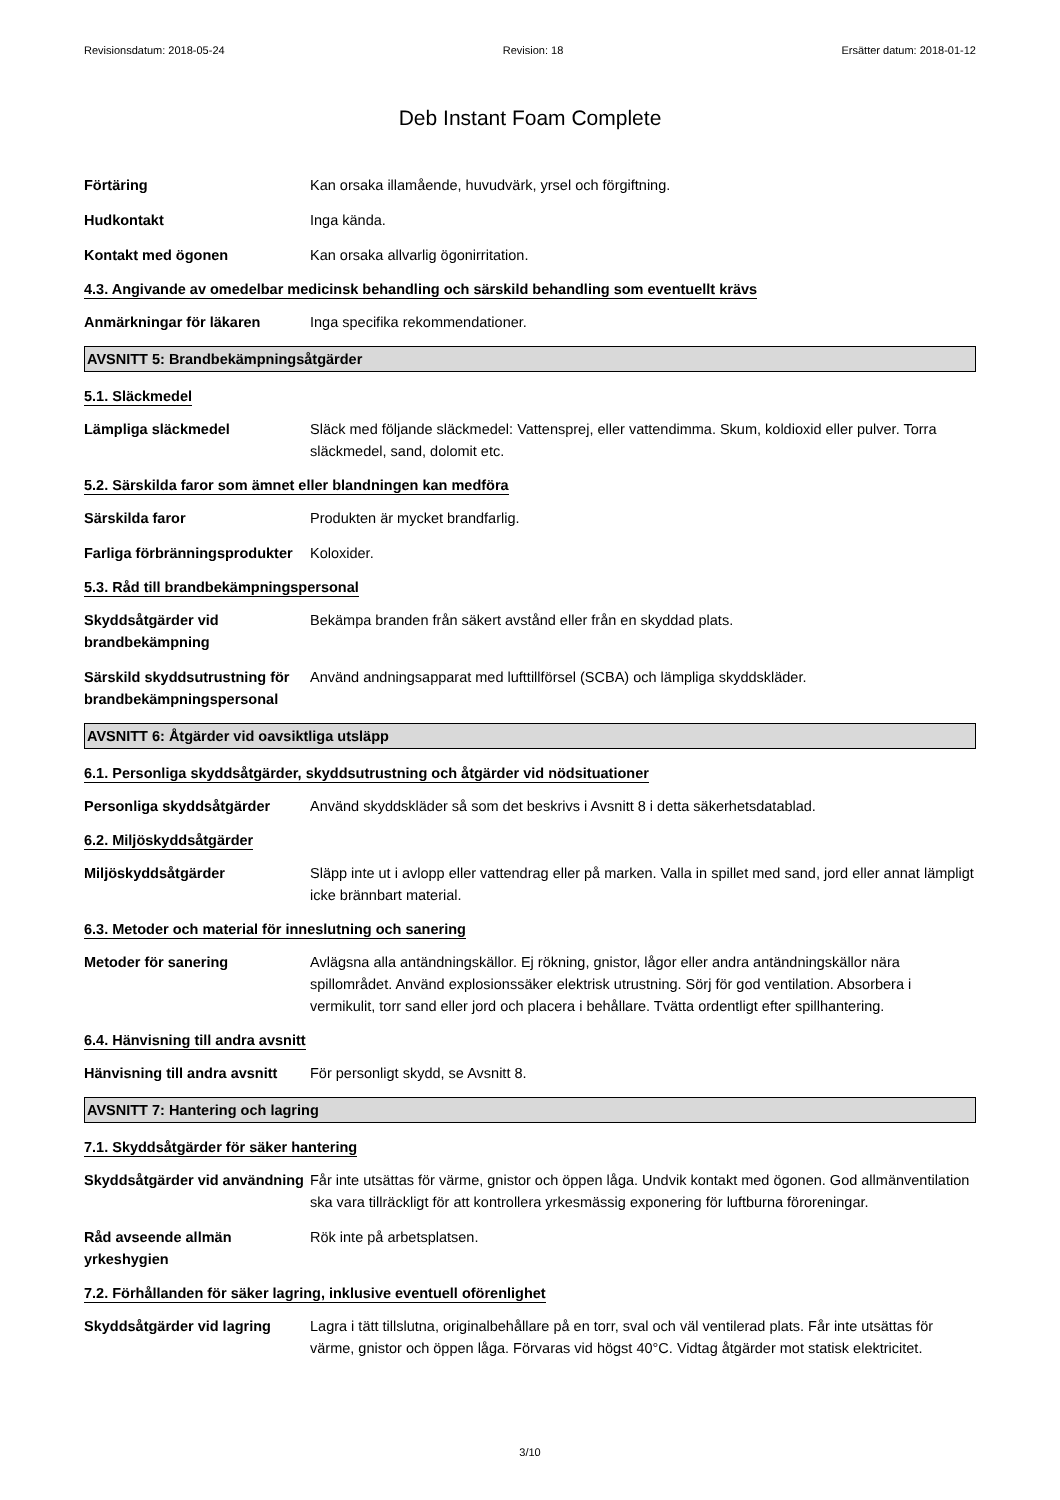Revisionsdatum: 2018-05-24 Revision: 18 Ersätter datum: 2018-01-12
Deb Instant Foam Complete
Förtäring Kan orsaka illamående, huvudvärk, yrsel och förgiftning.
Hudkontakt Inga kända.
Kontakt med ögonen Kan orsaka allvarlig ögonirritation.
4.3. Angivande av omedelbar medicinsk behandling och särskild behandling som eventuellt krävs
Anmärkningar för läkaren Inga specifika rekommendationer.
AVSNITT 5: Brandbekämpningsåtgärder
5.1. Släckmedel
Lämpliga släckmedel Släck med följande släckmedel: Vattensprej, eller vattendimma. Skum, koldioxid eller pulver. Torra släckmedel, sand, dolomit etc.
5.2. Särskilda faror som ämnet eller blandningen kan medföra
Särskilda faror Produkten är mycket brandfarlig.
Farliga förbränningsprodukter
Koloxider.
5.3. Råd till brandbekämpningspersonal
Skyddsåtgärder vid brandbekämpning
Bekämpa branden från säkert avstånd eller från en skyddad plats.
Särskild skyddsutrustning för brandbekämpningspersonal
Använd andningsapparat med lufttillförsel (SCBA) och lämpliga skyddskläder.
AVSNITT 6: Åtgärder vid oavsiktliga utsläpp
6.1. Personliga skyddsåtgärder, skyddsutrustning och åtgärder vid nödsituationer
Personliga skyddsåtgärder Använd skyddskläder så som det beskrivs i Avsnitt 8 i detta säkerhetsdatablad.
6.2. Miljöskyddsåtgärder
Miljöskyddsåtgärder Släpp inte ut i avlopp eller vattendrag eller på marken. Valla in spillet med sand, jord eller annat lämpligt icke brännbart material.
6.3. Metoder och material för inneslutning och sanering
Metoder för sanering Avlägsna alla antändningskällor. Ej rökning, gnistor, lågor eller andra antändningskällor nära spillområdet. Använd explosionssäker elektrisk utrustning. Sörj för god ventilation. Absorbera i vermikulit, torr sand eller jord och placera i behållare. Tvätta ordentligt efter spillhantering.
6.4. Hänvisning till andra avsnitt
Hänvisning till andra avsnitt
För personligt skydd, se Avsnitt 8.
AVSNITT 7: Hantering och lagring
7.1. Skyddsåtgärder för säker hantering
Skyddsåtgärder vid användning
Får inte utsättas för värme, gnistor och öppen låga. Undvik kontakt med ögonen. God allmänventilation ska vara tillräckligt för att kontrollera yrkesmässig exponering för luftburna föroreningar.
Råd avseende allmän yrkeshygien
Rök inte på arbetsplatsen.
7.2. Förhållanden för säker lagring, inklusive eventuell oförenlighet
Skyddsåtgärder vid lagring
Lagra i tätt tillslutna, originalbehållare på en torr, sval och väl ventilerad plats. Får inte utsättas för värme, gnistor och öppen låga. Förvaras vid högst 40°C. Vidtag åtgärder mot statisk elektricitet.
3/10